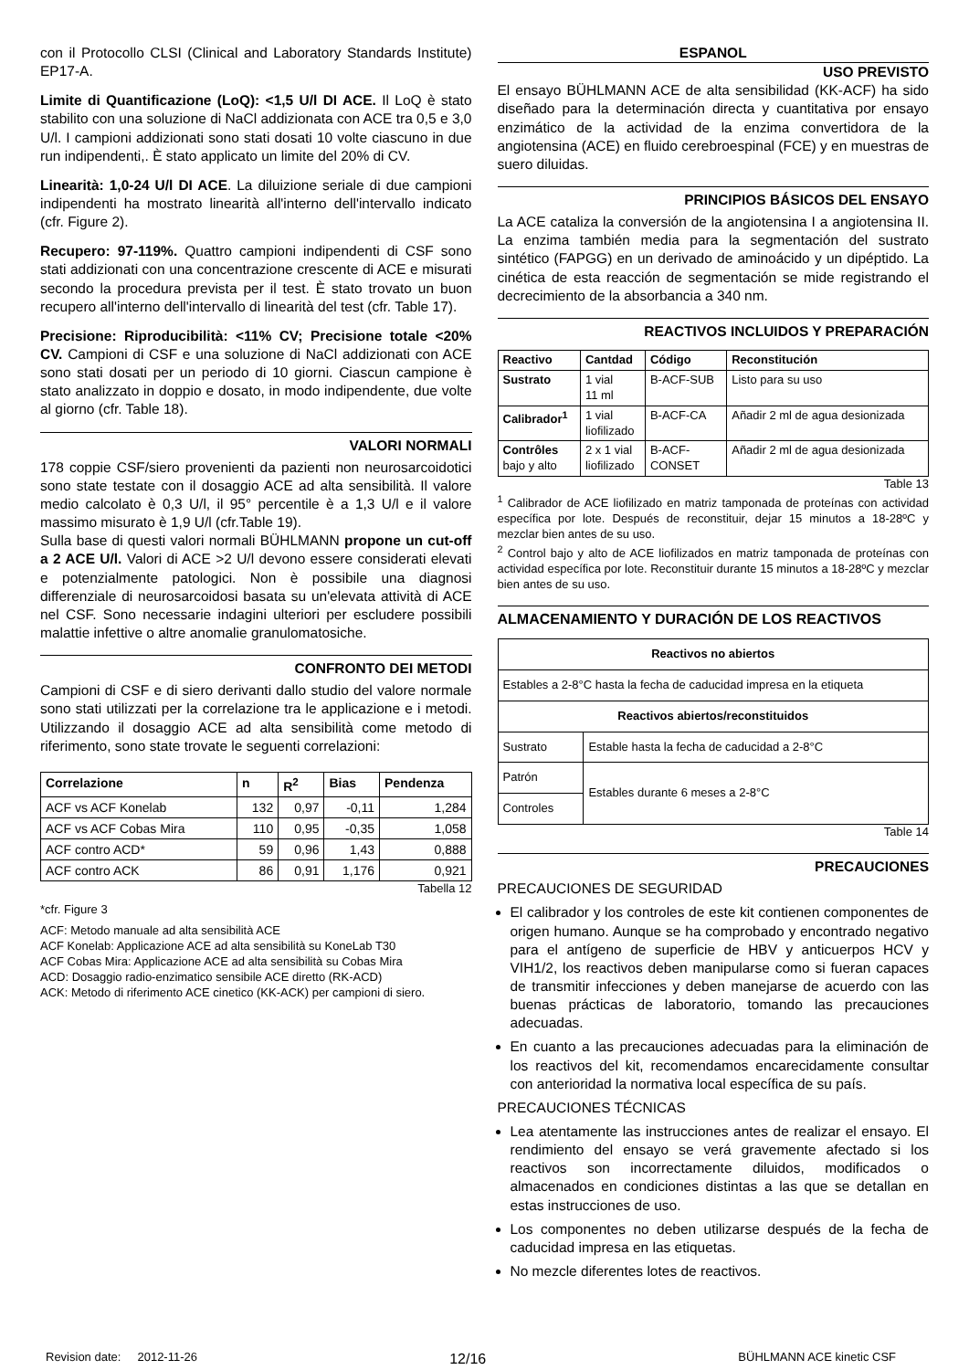con il Protocollo CLSI (Clinical and Laboratory Standards Institute) EP17-A.
Limite di Quantificazione (LoQ): <1,5 U/l DI ACE. Il LoQ è stato stabilito con una soluzione di NaCl addizionata con ACE tra 0,5 e 3,0 U/l. I campioni addizionati sono stati dosati 10 volte ciascuno in due run indipendenti,. È stato applicato un limite del 20% di CV.
Linearità: 1,0-24 U/l DI ACE. La diluizione seriale di due campioni indipendenti ha mostrato linearità all'interno dell'intervallo indicato (cfr. Figure 2).
Recupero: 97-119%. Quattro campioni indipendenti di CSF sono stati addizionati con una concentrazione crescente di ACE e misurati secondo la procedura prevista per il test. È stato trovato un buon recupero all'interno dell'intervallo di linearità del test (cfr. Table 17).
Precisione: Riproducibilità: <11% CV; Precisione totale <20% CV. Campioni di CSF e una soluzione di NaCl addizionati con ACE sono stati dosati per un periodo di 10 giorni. Ciascun campione è stato analizzato in doppio e dosato, in modo indipendente, due volte al giorno (cfr. Table 18).
VALORI NORMALI
178 coppie CSF/siero provenienti da pazienti non neurosarcoidotici sono state testate con il dosaggio ACE ad alta sensibilità. Il valore medio calcolato è 0,3 U/l, il 95° percentile è a 1,3 U/l e il valore massimo misurato è 1,9 U/l (cfr.Table 19).
Sulla base di questi valori normali BÜHLMANN propone un cut-off a 2 ACE U/l. Valori di ACE >2 U/l devono essere considerati elevati e potenzialmente patologici. Non è possibile una diagnosi differenziale di neurosarcoidosi basata su un'elevata attività di ACE nel CSF. Sono necessarie indagini ulteriori per escludere possibili malattie infettive o altre anomalie granulomatosiche.
CONFRONTO DEI METODI
Campioni di CSF e di siero derivanti dallo studio del valore normale sono stati utilizzati per la correlazione tra le applicazione e i metodi. Utilizzando il dosaggio ACE ad alta sensibilità come metodo di riferimento, sono state trovate le seguenti correlazioni:
| Correlazione | n | R<sup>2</sup> | Bias | Pendenza |
| --- | --- | --- | --- | --- |
| ACF vs ACF Konelab | 132 | 0,97 | -0,11 | 1,284 |
| ACF vs ACF Cobas Mira | 110 | 0,95 | -0,35 | 1,058 |
| ACF contro ACD* | 59 | 0,96 | 1,43 | 0,888 |
| ACF contro ACK | 86 | 0,91 | 1,176 | 0,921 |
Tabella 12
*cfr. Figure 3
ACF: Metodo manuale ad alta sensibilità ACE
ACF Konelab: Applicazione ACE ad alta sensibilità su KoneLab T30
ACF Cobas Mira: Applicazione ACE ad alta sensibilità su Cobas Mira
ACD: Dosaggio radio-enzimatico sensibile ACE diretto (RK-ACD)
ACK: Metodo di riferimento ACE cinetico (KK-ACK) per campioni di siero.
ESPANOL
USO PREVISTO
El ensayo BÜHLMANN ACE de alta sensibilidad (KK-ACF) ha sido diseñado para la determinación directa y cuantitativa por ensayo enzimático de la actividad de la enzima convertidora de la angiotensina (ACE) en fluido cerebroespinal (FCE) y en muestras de suero diluidas.
PRINCIPIOS BÁSICOS DEL ENSAYO
La ACE cataliza la conversión de la angiotensina I a angiotensina II. La enzima también media para la segmentación del sustrato sintético (FAPGG) en un derivado de aminoácido y un dipéptido. La cinética de esta reacción de segmentación se mide registrando el decrecimiento de la absorbancia a 340 nm.
REACTIVOS INCLUIDOS Y PREPARACIÓN
| Reactivo | Cantdad | Código | Reconstitución |
| --- | --- | --- | --- |
| Sustrato | 1 vial 11 ml | B-ACF-SUB | Listo para su uso |
| Calibrador<sup>1</sup> | 1 vial liofilizado | B-ACF-CA | Añadir 2 ml de agua desionizada |
| Contrôles bajo y alto | 2 x 1 vial liofilizado | B-ACF- CONSET | Añadir 2 ml de agua desionizada |
Table 13
<sup>1</sup> Calibrador de ACE liofilizado en matriz tamponada de proteínas con actividad específica por lote. Después de reconstituir, dejar 15 minutos a 18-28ºC y mezclar bien antes de su uso.
<sup>2</sup> Control bajo y alto de ACE liofilizados en matriz tamponada de proteínas con actividad específica por lote. Reconstituir durante 15 minutos a 18-28ºC y mezclar bien antes de su uso.
ALMACENAMIENTO Y DURACIÓN DE LOS REACTIVOS
| Reactivos no abiertos | |
| --- | --- |
| Estables a 2-8°C hasta la fecha de caducidad impresa en la etiqueta | |
| Reactivos abiertos/reconstituidos | |
| Sustrato | Estable hasta la fecha de caducidad a 2-8°C |
| Patrón | Estables durante 6 meses a 2-8°C |
| Controles | |
Table 14
PRECAUCIONES
PRECAUCIONES DE SEGURIDAD
El calibrador y los controles de este kit contienen componentes de origen humano. Aunque se ha comprobado y encontrado negativo para el antígeno de superficie de HBV y anticuerpos HCV y VIH1/2, los reactivos deben manipularse como si fueran capaces de transmitir infecciones y deben manejarse de acuerdo con las buenas prácticas de laboratorio, tomando las precauciones adecuadas.
En cuanto a las precauciones adecuadas para la eliminación de los reactivos del kit, recomendamos encarecidamente consultar con anterioridad la normativa local específica de su país.
PRECAUCIONES TÉCNICAS
Lea atentamente las instrucciones antes de realizar el ensayo. El rendimiento del ensayo se verá gravemente afectado si los reactivos son incorrectamente diluidos, modificados o almacenados en condiciones distintas a las que se detallan en estas instrucciones de uso.
Los componentes no deben utilizarse después de la fecha de caducidad impresa en las etiquetas.
No mezcle diferentes lotes de reactivos.
Revision date: 2012-11-26 12/16 BÜHLMANN ACE kinetic CSF